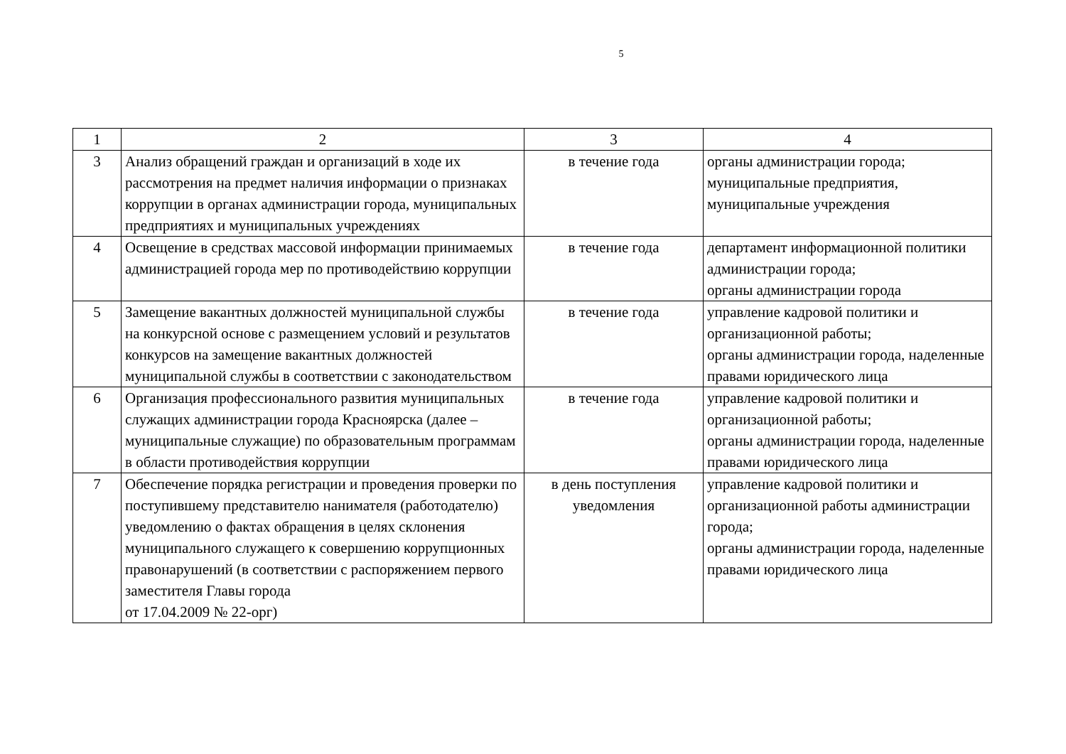5
| 1 | 2 | 3 | 4 |
| --- | --- | --- | --- |
| 3 | Анализ обращений граждан и организаций в ходе их рассмотрения на предмет наличия информации о признаках коррупции в органах администрации города, муниципальных предприятиях и муниципальных учреждениях | в течение года | органы администрации города; муниципальные предприятия, муниципальные учреждения |
| 4 | Освещение в средствах массовой информации принимаемых администрацией города мер по противодействию коррупции | в течение года | департамент информационной политики администрации города; органы администрации города |
| 5 | Замещение вакантных должностей муниципальной службы на конкурсной основе с размещением условий и результатов конкурсов на замещение вакантных должностей муниципальной службы в соответствии с законодательством | в течение года | управление кадровой политики и организационной работы; органы администрации города, наделенные правами юридического лица |
| 6 | Организация профессионального развития муниципальных служащих администрации города Красноярска (далее – муниципальные служащие) по образовательным программам в области противодействия коррупции | в течение года | управление кадровой политики и организационной работы; органы администрации города, наделенные правами юридического лица |
| 7 | Обеспечение порядка регистрации и проведения проверки по поступившему представителю нанимателя (работодателю) уведомлению о фактах обращения в целях склонения муниципального служащего к совершению коррупционных правонарушений (в соответствии с распоряжением первого заместителя Главы города от 17.04.2009 № 22-орг) | в день поступления уведомления | управление кадровой политики и организационной работы администрации города; органы администрации города, наделенные правами юридического лица |